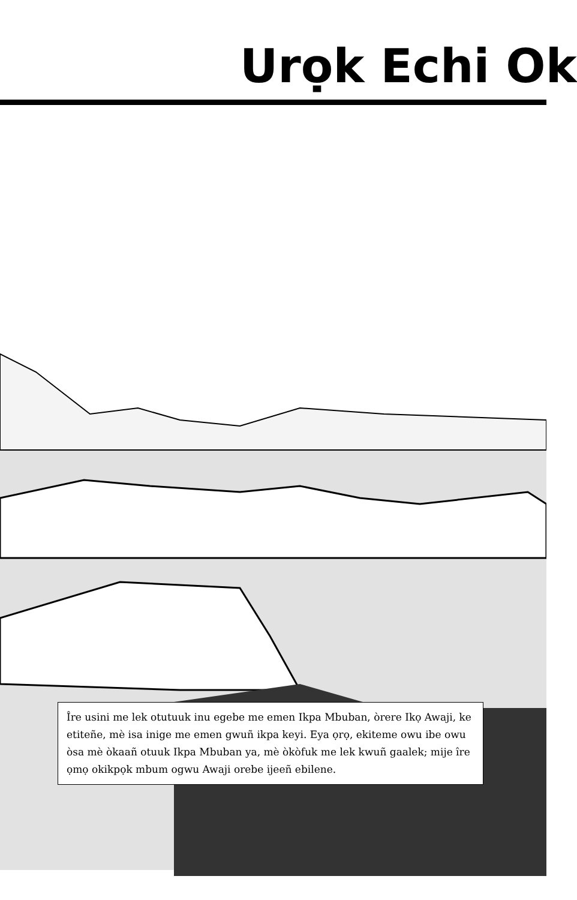Urọk Echi Ok
Îre usini me lek otutuuk inu egebe me emen Ikpa Mbuban, òrere Ikọ Awaji, ke etiteñe, mè isa inige me emen gwuñ ikpa keyi. Eya ọrọ, ekiteme owu ibe owu òsa mè òkaañ otuuk Ikpa Mbuban ya, mè òkòfuk me lek kwuñ gaalek; mije îre ọmọ okikpọk mbum ogwu Awaji orebe ijeeñ ebilene.